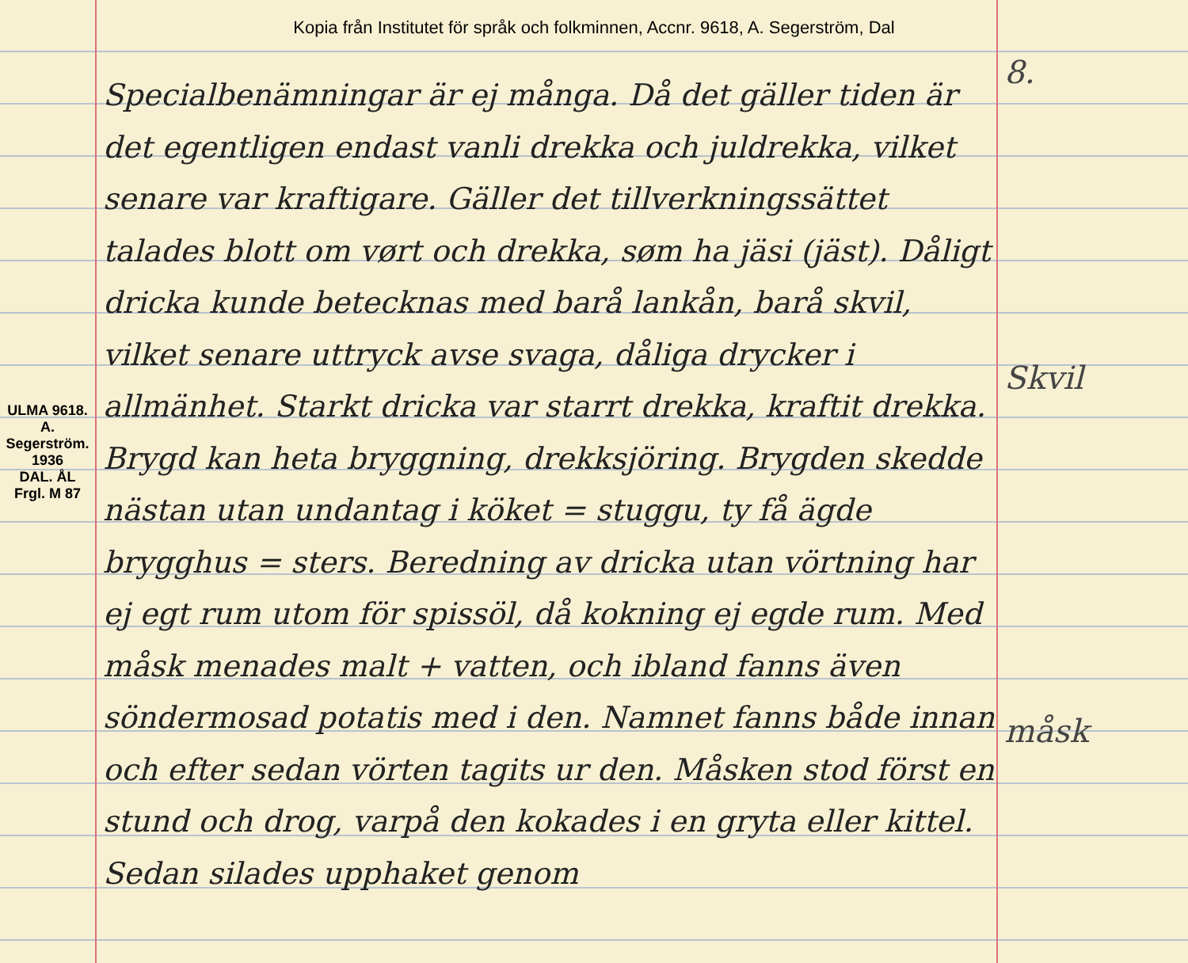Kopia från Institutet för språk och folkminnen, Accnr. 9618, A. Segerström, Dal
ULMA 9618. A. Segerström. 1936
DAL. ÅL
Frgl. M 87
Specialbenämningar är ej många. Då det gäller tiden är det egentligen endast vanli drekka och juldrekka, vilket senare var kraftigare. Gäller det tillverkningssättet talades blott om vørt och drekka, søm ha jäsi (jäst). Dåligt dricka kunde betecknas med barå lankån, barå skvil, vilket senare uttryck avse svaga, dåliga drycker i allmänhet. Starkt dricka var starrt drekka, kraftit drekka. Brygd kan heta bryggning, drekksjöring. Brygden skedde nästan utan undantag i köket = stuggu, ty få ägde brygghus = sters. Beredning av dricka utan vörtning har ej egt rum utom för spissöl, då kokning ej egde rum. Med måsk menades malt + vatten, och ibland fanns även söndermosad potatis med i den. Namnet fanns både innan och efter sedan vörten tagits ur den. Måsken stod först en stund och drog, varpå den kokades i en gryta eller kittel. Sedan silades upphaket genom
8.
Skvil
måsk